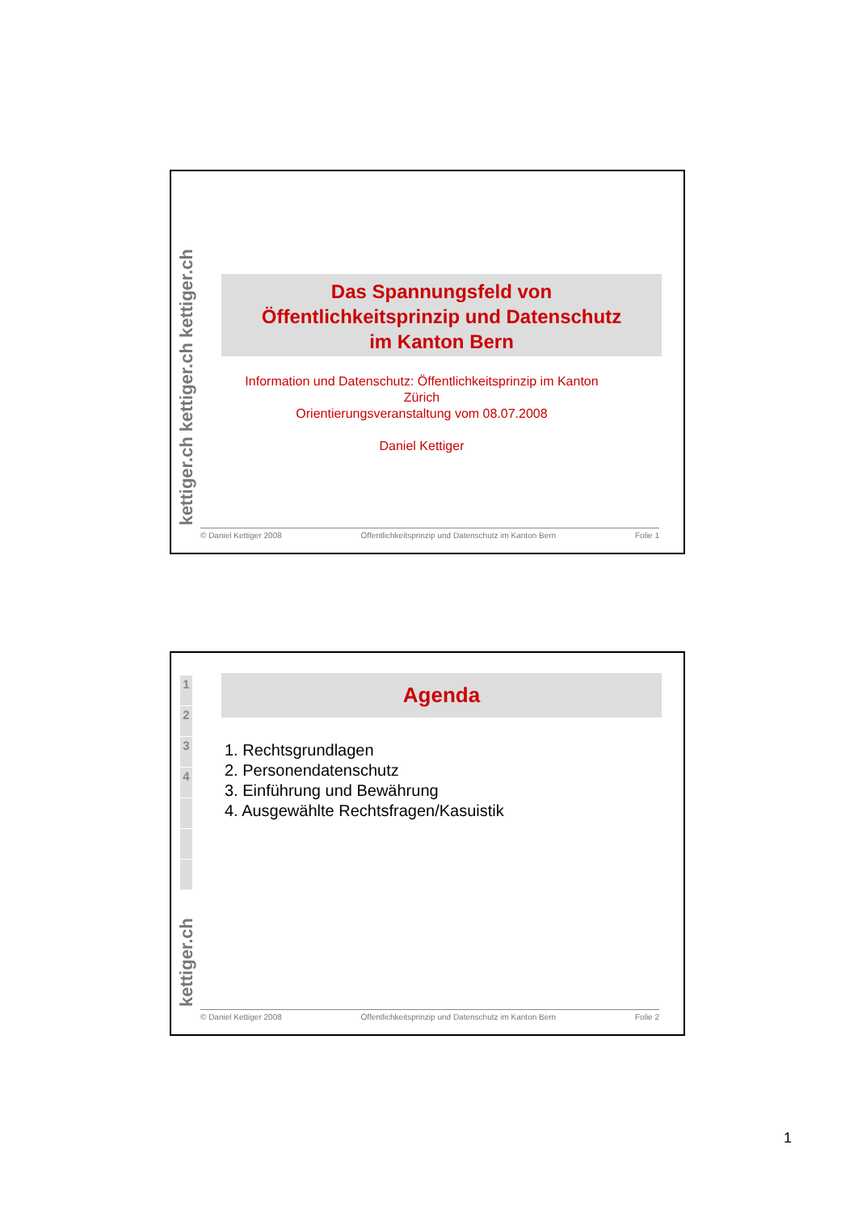kettiger.ch kettiger.ch kettiger.ch
Das Spannungsfeld von
Öffentlichkeitsprinzip und Datenschutz
im Kanton Bern
Information und Datenschutz: Öffentlichkeitsprinzip im Kanton Zürich
Orientierungsveranstaltung vom 08.07.2008
Daniel Kettiger
© Daniel Kettiger 2008 Öffentlichkeitsprinzip und Datenschutz im Kanton Bern Folie 1
1
2
3
4
kettiger.ch
Agenda
1. Rechtsgrundlagen
2. Personendatenschutz
3. Einführung und Bewährung
4. Ausgewählte Rechtsfragen/Kasuistik
© Daniel Kettiger 2008 Öffentlichkeitsprinzip und Datenschutz im Kanton Bern Folie 2
1